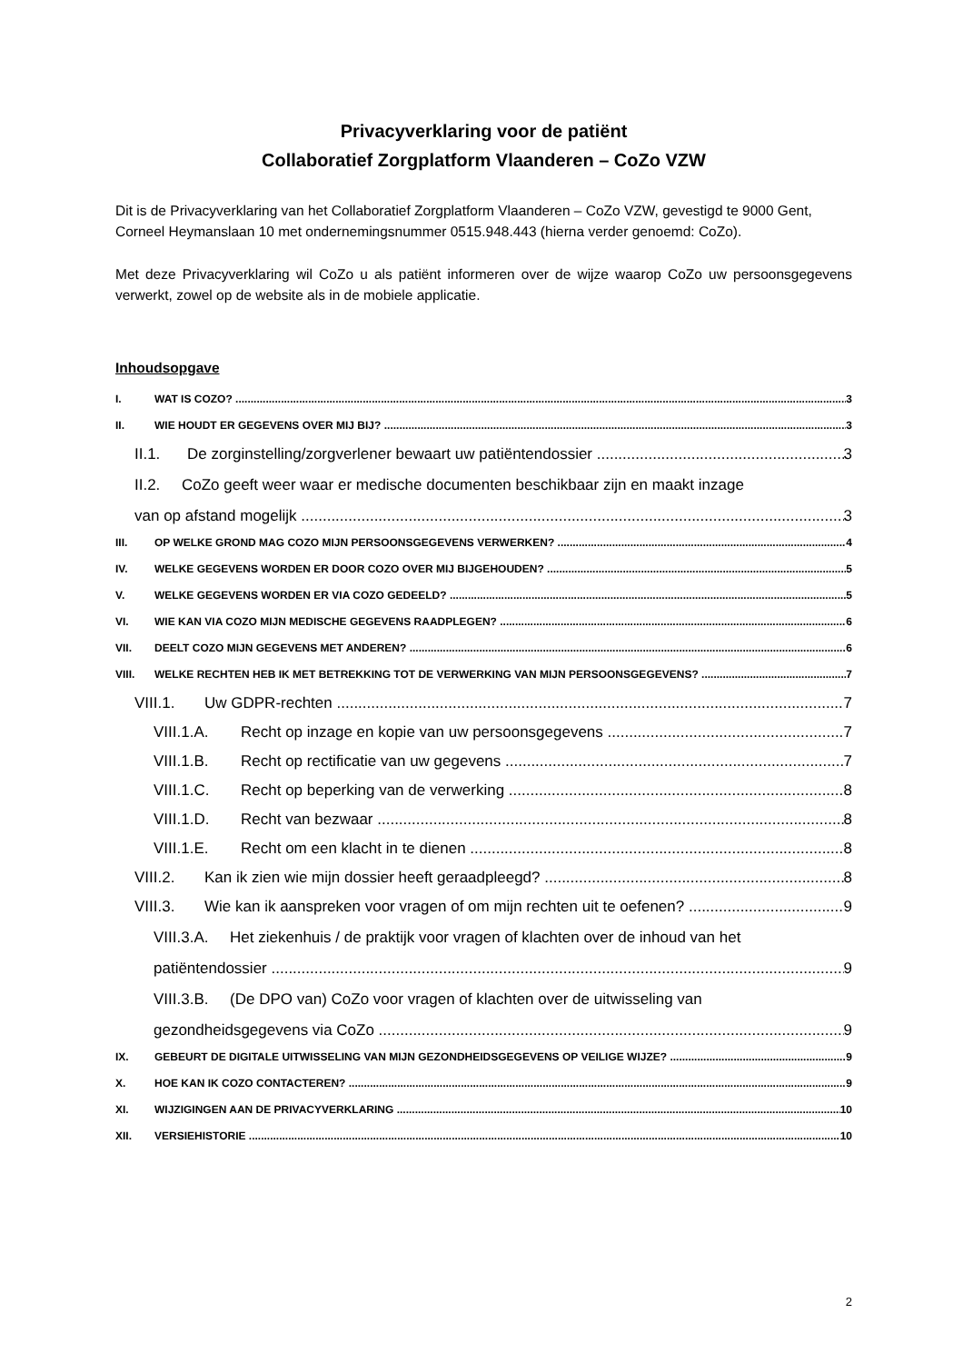Privacyverklaring voor de patiënt
Collaboratief Zorgplatform Vlaanderen – CoZo VZW
Dit is de Privacyverklaring van het Collaboratief Zorgplatform Vlaanderen – CoZo VZW, gevestigd te 9000 Gent, Corneel Heymanslaan 10 met ondernemingsnummer 0515.948.443 (hierna verder genoemd: CoZo).
Met deze Privacyverklaring wil CoZo u als patiënt informeren over de wijze waarop CoZo uw persoonsgegevens verwerkt, zowel op de website als in de mobiele applicatie.
Inhoudsopgave
I. WAT IS COZO? 3
II. WIE HOUDT ER GEGEVENS OVER MIJ BIJ? 3
II.1. De zorginstelling/zorgverlener bewaart uw patiëntendossier 3
II.2. CoZo geeft weer waar er medische documenten beschikbaar zijn en maakt inzage
van op afstand mogelijk 3
III. OP WELKE GROND MAG COZO MIJN PERSOONSGEGEVENS VERWERKEN? 4
IV. WELKE GEGEVENS WORDEN ER DOOR COZO OVER MIJ BIJGEHOUDEN? 5
V. WELKE GEGEVENS WORDEN ER VIA COZO GEDEELD? 5
VI. WIE KAN VIA COZO MIJN MEDISCHE GEGEVENS RAADPLEGEN? 6
VII. DEELT COZO MIJN GEGEVENS MET ANDEREN? 6
VIII. WELKE RECHTEN HEB IK MET BETREKKING TOT DE VERWERKING VAN MIJN PERSOONSGEGEVENS? 7
VIII.1. Uw GDPR-rechten 7
VIII.1.A. Recht op inzage en kopie van uw persoonsgegevens 7
VIII.1.B. Recht op rectificatie van uw gegevens 7
VIII.1.C. Recht op beperking van de verwerking 8
VIII.1.D. Recht van bezwaar 8
VIII.1.E. Recht om een klacht in te dienen 8
VIII.2. Kan ik zien wie mijn dossier heeft geraadpleegd? 8
VIII.3. Wie kan ik aanspreken voor vragen of om mijn rechten uit te oefenen? 9
VIII.3.A. Het ziekenhuis / de praktijk voor vragen of klachten over de inhoud van het
patiëntendossier 9
VIII.3.B. (De DPO van) CoZo voor vragen of klachten over de uitwisseling van
gezondheidsgegevens via CoZo 9
IX. GEBEURT DE DIGITALE UITWISSELING VAN MIJN GEZONDHEIDSGEGEVENS OP VEILIGE WIJZE? 9
X. HOE KAN IK COZO CONTACTEREN? 9
XI. WIJZIGINGEN AAN DE PRIVACYVERKLARING 10
XII. VERSIEHISTORIE 10
2